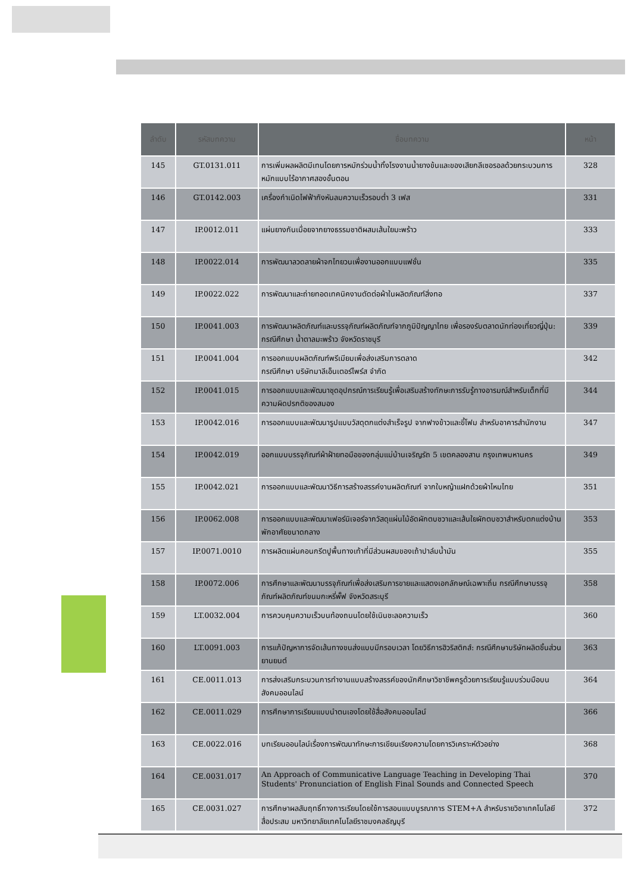| ลำดับ | รหัสบทความ | ชื่อบทความ | หน้า |
| --- | --- | --- | --- |
| 145 | GT.0131.011 | การเพิ่มผลผลิตมีเทนโดยการหมักร่วมน้ำทิ้งโรงงานน้ำยางข้นและของเสียกลีเซอรอลด้วยกระบวนการหมักแบบไร้อากาศสองขั้นตอน | 328 |
| 146 | GT.0142.003 | เครื่องกำเนิดไฟฟ้ากังหันลมความเร็วรอบต่ำ 3 เฟส | 331 |
| 147 | IP.0012.011 | แผ่นยางกันเมื่อยจากยางธรรมชาติผสมเส้นใยมะพร้าว | 333 |
| 148 | IP.0022.014 | การพัฒนาลวดลายผ้าจกไทยวนเพื่องานออกแบบแฟชั่น | 335 |
| 149 | IP.0022.022 | การพัฒนาและถ่ายทอดเทคนิคงานตัดต่อผ้าในผลิตภัณฑ์สิ่งทอ | 337 |
| 150 | IP.0041.003 | การพัฒนาผลิตภัณฑ์และบรรจุภัณฑ์ผลิตภัณฑ์จากภูมิปัญญาไทย เพื่อรองรับตลาดนักท่องเที่ยวญี่ปุ่น: กรณีศึกษา น้ำตาลมะพร้าว จังหวัดราชบุรี | 339 |
| 151 | IP.0041.004 | การออกแบบผลิตภัณฑ์พรีเมียมเพื่อส่งเสริมการตลาด กรณีศึกษา บริษัทมาลีเอ็นเตอร์ไพร์ส จำกัด | 342 |
| 152 | IP.0041.015 | การออกแบบและพัฒนาชุดอุปกรณ์การเรียนรู้เพื่อเสริมสร้างทักษะการรับรู้ทางอารมณ์สำหรับเด็กที่มีความผิดปรกติของสมอง | 344 |
| 153 | IP.0042.016 | การออกแบบและพัฒนารูปแบบวัสดุตกแต่งสำเร็จรูป จากฟางข้าวและขี้โฟม สำหรับอาคารสำนักงาน | 347 |
| 154 | IP.0042.019 | ออกแบบบรรจุภัณฑ์ผ้าฝ้ายทอมือของกลุ่มแม่บ้านเจริญรัถ 5 เขตคลองสาน กรุงเทพมหานคร | 349 |
| 155 | IP.0042.021 | การออกแบบและพัฒนาวิธีการสร้างสรรค์งานผลิตภัณฑ์ จากใบหญ้าแฝกด้วยผ้าไหมไทย | 351 |
| 156 | IP.0062.008 | การออกแบบและพัฒนาเฟอร์นิเจอร์จากวัสดุแผ่นไม้อัดผักตบชวาและเส้นใยผักตบชวาสำหรับตกแต่งบ้านพักอาศัยขนาดกลาง | 353 |
| 157 | IP.0071.0010 | การผลิตแผ่นคอนกรีตปูพื้นทางเท้าที่มีส่วนผสมของเถ้าปาล์มน้ำมัน | 355 |
| 158 | IP.0072.006 | การศึกษาและพัฒนาบรรจุภัณฑ์เพื่อส่งเสริมการขายและแสดงเอกลักษณ์เฉพาะถิ่น กรณีศึกษาบรรจุภัณฑ์ผลิตภัณฑ์ขนมกะหรี่พั๊ฟ จังหวัดสระบุรี | 358 |
| 159 | LT.0032.004 | การควบคุมความเร็วบนท้องถนนโดยใช้เนินชะลอความเร็ว | 360 |
| 160 | LT.0091.003 | การแก้ปัญหาการจัดเส้นทางขนส่งแบบมีกรอบเวลา โดยวิธีการฮิวริสติกส์: กรณีศึกษาบริษัทผลิตชิ้นส่วนยานยนต์ | 363 |
| 161 | CE.0011.013 | การส่งเสริมกระบวนการทำงานแบบสร้างสรรค์ของนักศึกษาวิชาชีพครูด้วยการเรียนรู้แบบร่วมมือบนสังคมออนไลน์ | 364 |
| 162 | CE.0011.029 | การศึกษาการเรียนแบบนำตนเองโดยใช้สื่อสังคมออนไลน์ | 366 |
| 163 | CE.0022.016 | บทเรียนออนไลน์เรื่องการพัฒนาทักษะการเขียนเรียงความโดยการวิเคราะห์ตัวอย่าง | 368 |
| 164 | CE.0031.017 | An Approach of Communicative Language Teaching in Developing Thai Students' Pronunciation of English Final Sounds and Connected Speech | 370 |
| 165 | CE.0031.027 | การศึกษาผลสัมฤทธิ์ทางการเรียนโดยใช้การสอนแบบบูรณาการ STEM+A สำหรับรายวิชาเทคโนโลยีสื่อประสม มหาวิทยาลัยเทคโนโลยีราชมงคลธัญบุรี | 372 |